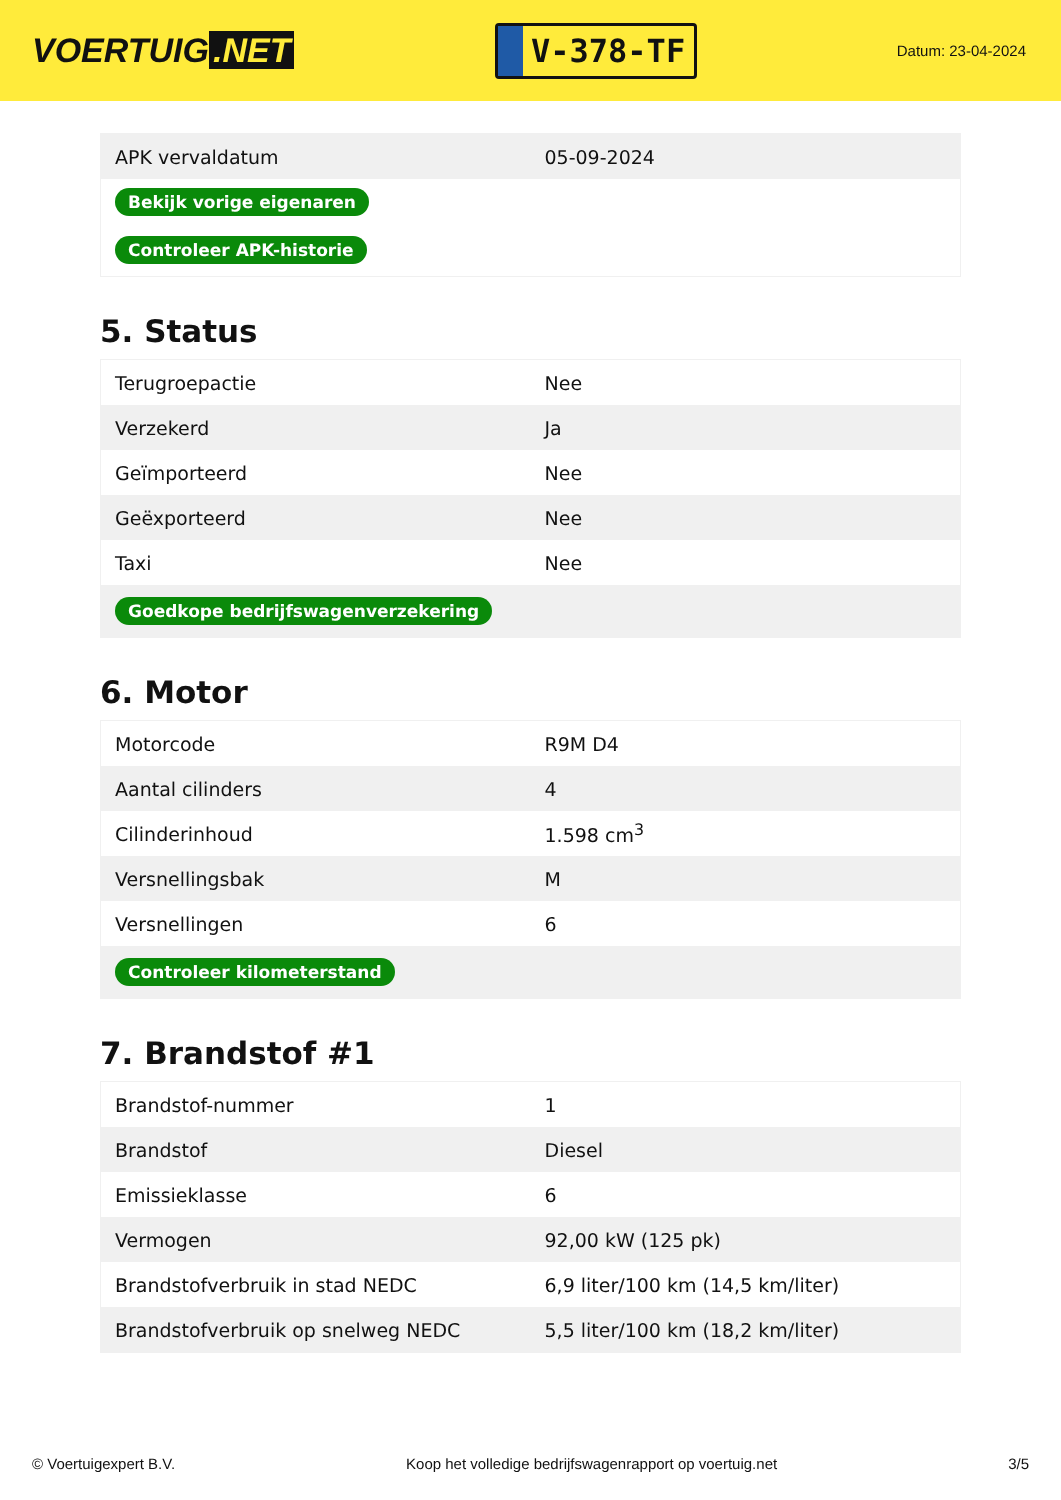VOERTUIG.NET
V-378-TF
Datum: 23-04-2024
| APK vervaldatum | 05-09-2024 |
| Bekijk vorige eigenaren | |
| Controleer APK-historie | |
5. Status
| Terugroepactie | Nee |
| Verzekerd | Ja |
| Geïmporteerd | Nee |
| Geëxporteerd | Nee |
| Taxi | Nee |
| Goedkope bedrijfswagenverzekering | |
6. Motor
| Motorcode | R9M D4 |
| Aantal cilinders | 4 |
| Cilinderinhoud | 1.598 cm<sup>3</sup> |
| Versnellingsbak | M |
| Versnellingen | 6 |
| Controleer kilometerstand | |
7. Brandstof #1
| Brandstof-nummer | 1 |
| Brandstof | Diesel |
| Emissieklasse | 6 |
| Vermogen | 92,00 kW (125 pk) |
| Brandstofverbruik in stad NEDC | 6,9 liter/100 km (14,5 km/liter) |
| Brandstofverbruik op snelweg NEDC | 5,5 liter/100 km (18,2 km/liter) |
© Voertuigexpert B.V. Koop het volledige bedrijfswagenrapport op voertuig.net 3/5